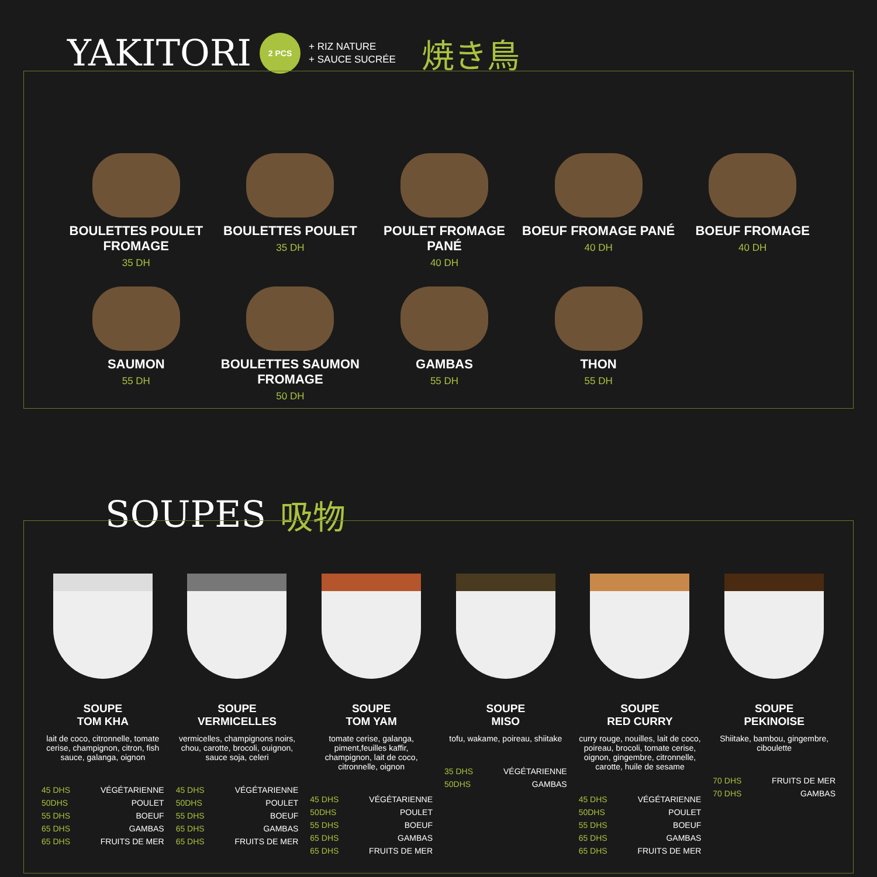YAKITORI
2 PCS
+ RIZ NATURE
+ SAUCE SUCRÉE
焼き鳥
BOULETTES POULET FROMAGE
35 DH
BOULETTES POULET
35 DH
POULET FROMAGE PANÉ
40 DH
BOEUF FROMAGE PANÉ
40 DH
BOEUF FROMAGE
40 DH
SAUMON
55 DH
BOULETTES SAUMON FROMAGE
50 DH
GAMBAS
55 DH
THON
55 DH
SOUPES 吸物
SOUPE
TOM KHA
lait de coco, citronnelle, tomate cerise, champignon, citron, fish sauce, galanga, oignon
45 DHS VÉGÉTARIENNE 50DHS POULET 55 DHS BOEUF 65 DHS GAMBAS 65 DHS FRUITS DE MER
SOUPE
VERMICELLES
vermicelles, champignons noirs, chou, carotte, brocoli, ouignon, sauce soja, celeri
45 DHS VÉGÉTARIENNE 50DHS POULET 55 DHS BOEUF 65 DHS GAMBAS 65 DHS FRUITS DE MER
SOUPE
TOM YAM
tomate cerise, galanga, piment,feuilles kaffir, champignon, lait de coco, citronnelle, oignon
45 DHS VÉGÉTARIENNE 50DHS POULET 55 DHS BOEUF 65 DHS GAMBAS 65 DHS FRUITS DE MER
SOUPE
MISO
tofu, wakame, poireau, shiitake
35 DHS VÉGÉTARIENNE 50DHS GAMBAS
SOUPE
RED CURRY
curry rouge, nouilles, lait de coco, poireau, brocoli, tomate cerise, oignon, gingembre, citronnelle, carotte, huile de sesame
45 DHS VÉGÉTARIENNE 50DHS POULET 55 DHS BOEUF 65 DHS GAMBAS 65 DHS FRUITS DE MER
SOUPE
PEKINOISE
Shiitake, bambou, gingembre, ciboulette
70 DHS FRUITS DE MER 70 DHS GAMBAS